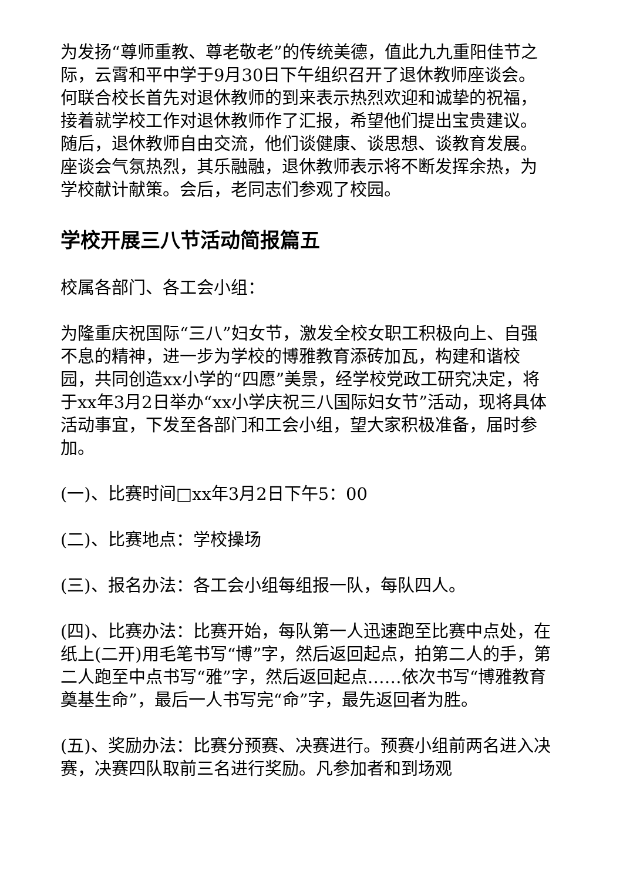为发扬“尊师重教、尊老敬老”的传统美德，值此九九重阳佳节之际，云霄和平中学于9月30日下午组织召开了退休教师座谈会。何联合校长首先对退休教师的到来表示热烈欢迎和诚挚的祝福，接着就学校工作对退休教师作了汇报，希望他们提出宝贵建议。随后，退休教师自由交流，他们谈健康、谈思想、谈教育发展。座谈会气氛热烈，其乐融融，退休教师表示将不断发挥余热，为学校献计献策。会后，老同志们参观了校园。
学校开展三八节活动简报篇五
校属各部门、各工会小组：
为隆重庆祝国际“三八”妇女节，激发全校女职工积极向上、自强不息的精神，进一步为学校的博雅教育添砖加瓦，构建和谐校园，共同创造xx小学的“四愿”美景，经学校党政工研究决定，将于xx年3月2日举办“xx小学庆祝三八国际妇女节”活动，现将具体活动事宜，下发至各部门和工会小组，望大家积极准备，届时参加。
(一)、比赛时间□xx年3月2日下午5：00
(二)、比赛地点：学校操场
(三)、报名办法：各工会小组每组报一队，每队四人。
(四)、比赛办法：比赛开始，每队第一人迅速跑至比赛中点处，在纸上(二开)用毛笔书写“博”字，然后返回起点，拍第二人的手，第二人跑至中点书写“雅”字，然后返回起点……依次书写“博雅教育奠基生命”，最后一人书写完“命”字，最先返回者为胜。
(五)、奖励办法：比赛分预赛、决赛进行。预赛小组前两名进入决赛，决赛四队取前三名进行奖励。凡参加者和到场观